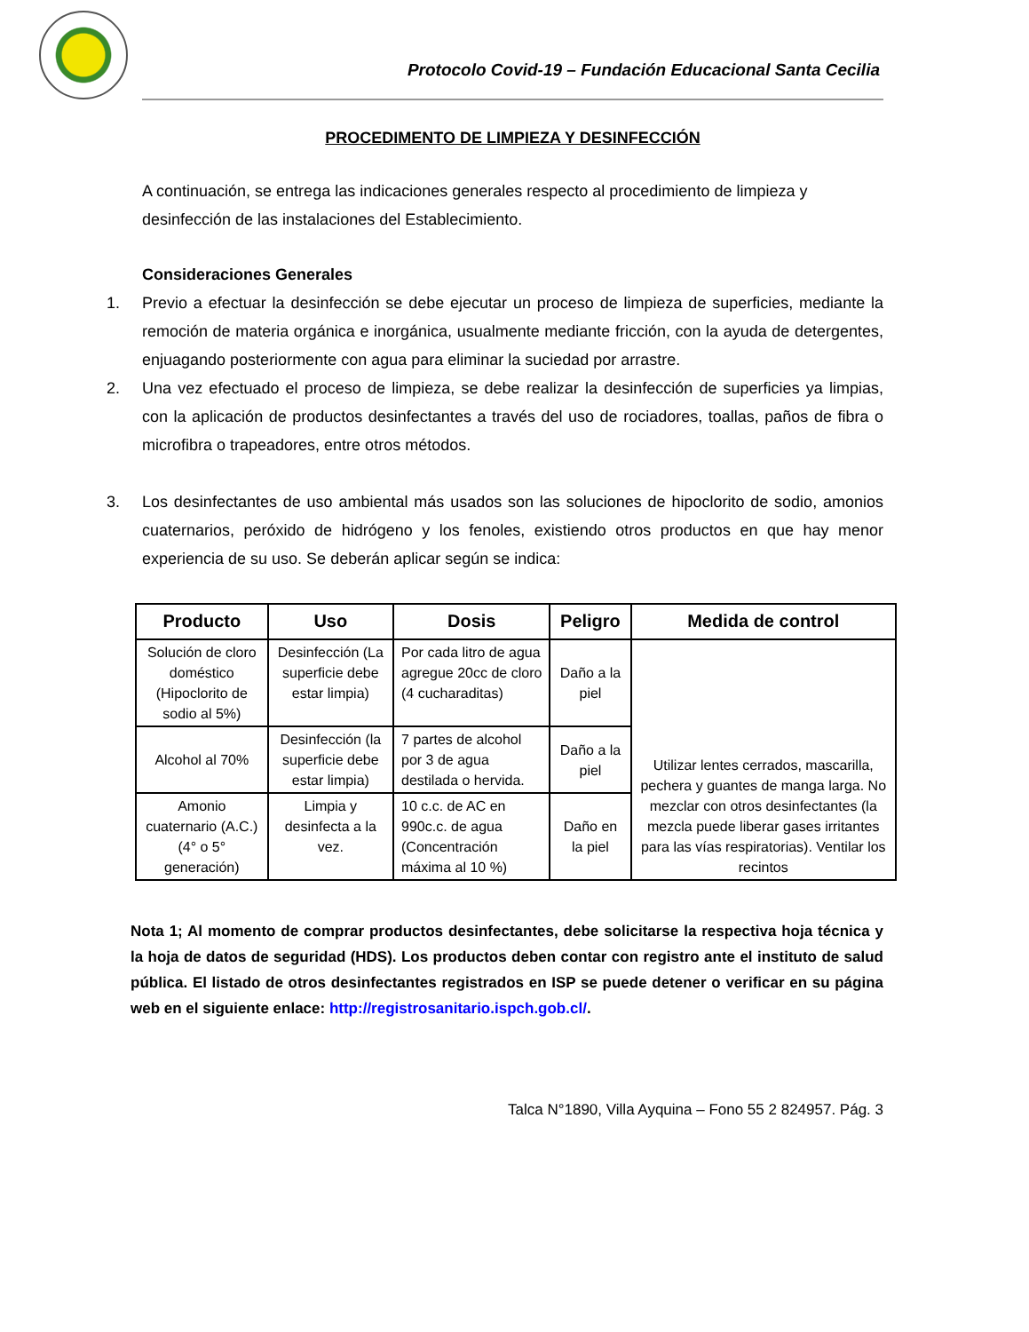Protocolo Covid-19 – Fundación Educacional Santa Cecilia
PROCEDIMENTO DE LIMPIEZA Y DESINFECCIÓN
A continuación, se entrega las indicaciones generales respecto al procedimiento de limpieza y desinfección de las instalaciones del Establecimiento.
Consideraciones Generales
1. Previo a efectuar la desinfección se debe ejecutar un proceso de limpieza de superficies, mediante la remoción de materia orgánica e inorgánica, usualmente mediante fricción, con la ayuda de detergentes, enjuagando posteriormente con agua para eliminar la suciedad por arrastre.
2. Una vez efectuado el proceso de limpieza, se debe realizar la desinfección de superficies ya limpias, con la aplicación de productos desinfectantes a través del uso de rociadores, toallas, paños de fibra o microfibra o trapeadores, entre otros métodos.
3. Los desinfectantes de uso ambiental más usados son las soluciones de hipoclorito de sodio, amonios cuaternarios, peróxido de hidrógeno y los fenoles, existiendo otros productos en que hay menor experiencia de su uso. Se deberán aplicar según se indica:
| Producto | Uso | Dosis | Peligro | Medida de control |
| --- | --- | --- | --- | --- |
| Solución de cloro doméstico (Hipoclorito de sodio al 5%) | Desinfección (La superficie debe estar limpia) | Por cada litro de agua agregue 20cc de cloro (4 cucharaditas) | Daño a la piel | Utilizar lentes cerrados, mascarilla, pechera y guantes de manga larga. No mezclar con otros desinfectantes (la mezcla puede liberar gases irritantes para las vías respiratorias). Ventilar los recintos |
| Alcohol al 70% | Desinfección (la superficie debe estar limpia) | 7 partes de alcohol por 3 de agua destilada o hervida. | Daño a la piel | |
| Amonio cuaternario (A.C.) (4° o 5° generación) | Limpia y desinfecta a la vez. | 10 c.c. de AC en 990c.c. de agua (Concentración máxima al 10 %) | Daño en la piel | |
Nota 1; Al momento de comprar productos desinfectantes, debe solicitarse la respectiva hoja técnica y la hoja de datos de seguridad (HDS). Los productos deben contar con registro ante el instituto de salud pública. El listado de otros desinfectantes registrados en ISP se puede detener o verificar en su página web en el siguiente enlace: http://registrosanitario.ispch.gob.cl/.
Talca N°1890, Villa Ayquina – Fono 55 2 824957. Pág. 3